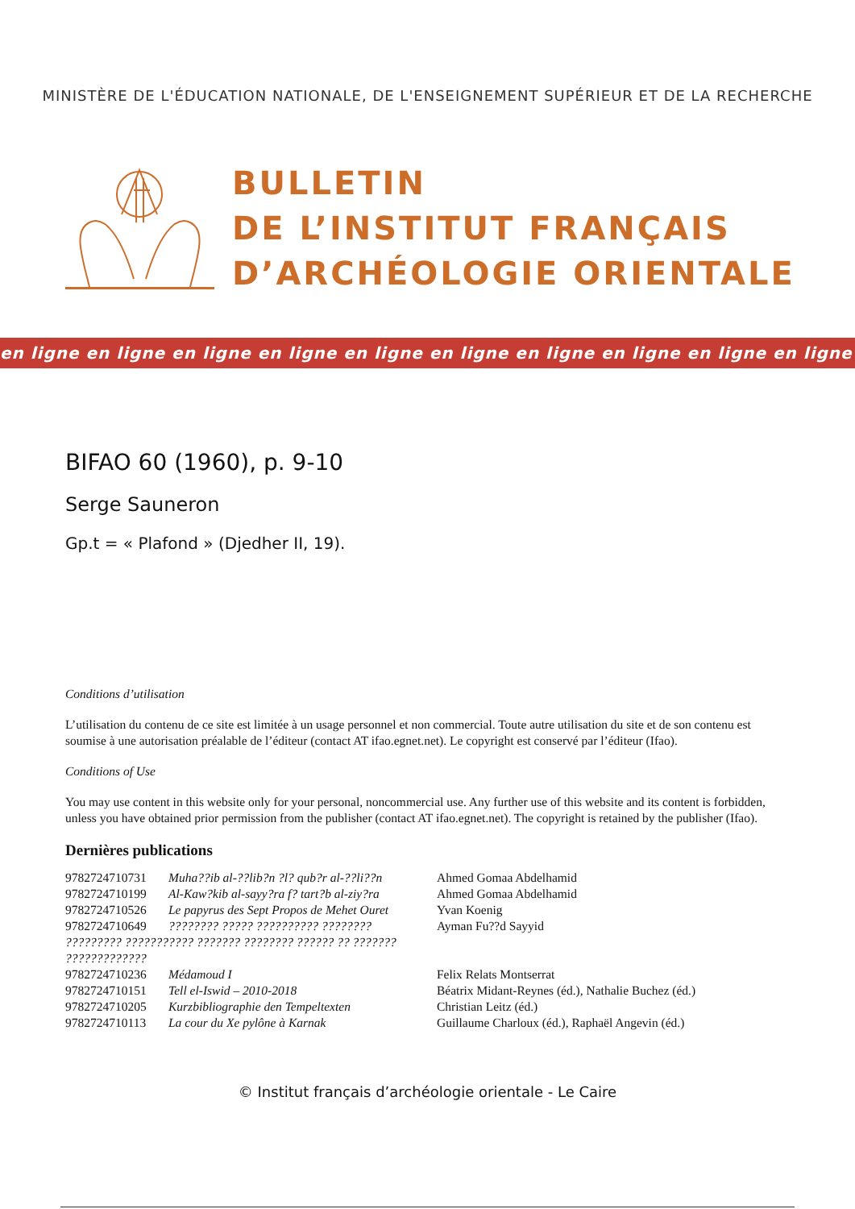MINISTÈRE DE L'ÉDUCATION NATIONALE, DE L'ENSEIGNEMENT SUPÉRIEUR ET DE LA RECHERCHE
BULLETIN
DE L’INSTITUT FRANÇAIS
D’ARCHÉOLOGIE ORIENTALE
en ligne en ligne en ligne en ligne en ligne en ligne en ligne en ligne en ligne en ligne
BIFAO 60 (1960), p. 9-10
Serge Sauneron
Gp.t = « Plafond » (Djedher II, 19).
Conditions d’utilisation
L’utilisation du contenu de ce site est limitée à un usage personnel et non commercial. Toute autre utilisation du site et de son contenu est soumise à une autorisation préalable de l’éditeur (contact AT ifao.egnet.net). Le copyright est conservé par l’éditeur (Ifao).
Conditions of Use
You may use content in this website only for your personal, noncommercial use. Any further use of this website and its content is forbidden, unless you have obtained prior permission from the publisher (contact AT ifao.egnet.net). The copyright is retained by the publisher (Ifao).
Dernières publications
| 9782724710731 | Muha??ib al-??lib?n ?l? qub?r al-??li??n | Ahmed Gomaa Abdelhamid |
| 9782724710199 | Al-Kaw?kib al-sayy?ra f? tart?b al-ziy?ra | Ahmed Gomaa Abdelhamid |
| 9782724710526 | Le papyrus des Sept Propos de Mehet Ouret | Yvan Koenig |
| 9782724710649 | ???????? ????? ?????????? ???????? | Ayman Fu??d Sayyid |
| ????????? ??????????? ??????? ???????? ?????? ?? ??????? ????????????? | | |
| 9782724710236 | Médamoud I | Felix Relats Montserrat |
| 9782724710151 | Tell el-Iswid – 2010-2018 | Béatrix Midant-Reynes (éd.), Nathalie Buchez (éd.) |
| 9782724710205 | Kurzbibliographie den Tempeltexten | Christian Leitz (éd.) |
| 9782724710113 | La cour du Xe pylône à Karnak | Guillaume Charloux (éd.), Raphaël Angevin (éd.) |
© Institut français d’archéologie orientale - Le Caire